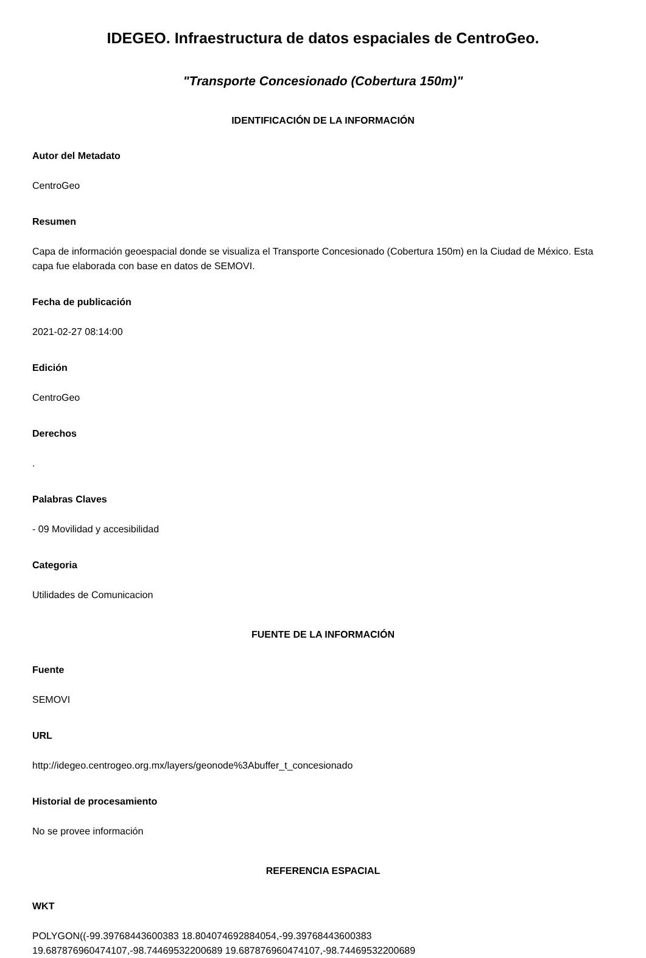IDEGEO. Infraestructura de datos espaciales de CentroGeo.
"Transporte Concesionado (Cobertura 150m)"
IDENTIFICACIÓN DE LA INFORMACIÓN
Autor del Metadato
CentroGeo
Resumen
Capa de información geoespacial donde se visualiza el Transporte Concesionado (Cobertura 150m) en la Ciudad de México. Esta capa fue elaborada con base en datos de SEMOVI.
Fecha de publicación
2021-02-27 08:14:00
Edición
CentroGeo
Derechos
.
Palabras Claves
- 09 Movilidad y accesibilidad
Categoria
Utilidades de Comunicacion
FUENTE DE LA INFORMACIÓN
Fuente
SEMOVI
URL
http://idegeo.centrogeo.org.mx/layers/geonode%3Abuffer_t_concesionado
Historial de procesamiento
No se provee información
REFERENCIA ESPACIAL
WKT
POLYGON((-99.39768443600383 18.804074692884054,-99.39768443600383
19.687876960474107,-98.74469532200689 19.687876960474107,-98.74469532200689